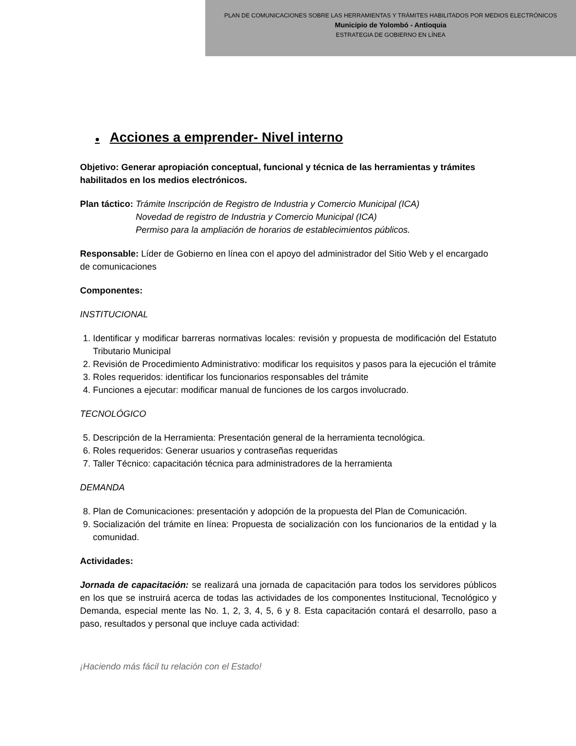PLAN DE COMUNICACIONES SOBRE LAS HERRAMIENTAS Y TRÁMITES HABILITADOS POR MEDIOS ELECTRÓNICOS
Municipio de Yolombó - Antioquia
ESTRATEGIA DE GOBIERNO EN LÍNEA
● Acciones a emprender- Nivel interno
Objetivo: Generar apropiación conceptual, funcional y técnica de las herramientas y trámites habilitados en los medios electrónicos.
Plan táctico: Trámite Inscripción de Registro de Industria y Comercio Municipal (ICA)
Novedad de registro de Industria y Comercio Municipal (ICA)
Permiso para la ampliación de horarios de establecimientos públicos.
Responsable: Líder de Gobierno en línea con el apoyo del administrador del Sitio Web y el encargado de comunicaciones
Componentes:
INSTITUCIONAL
1. Identificar y modificar barreras normativas locales: revisión y propuesta de modificación del Estatuto Tributario Municipal
2. Revisión de Procedimiento Administrativo: modificar los requisitos y pasos para la ejecución el trámite
3. Roles requeridos: identificar los funcionarios responsables del trámite
4. Funciones a ejecutar: modificar manual de funciones de los cargos involucrado.
TECNOLÓGICO
5. Descripción de la Herramienta: Presentación general de la herramienta tecnológica.
6. Roles requeridos: Generar usuarios y contraseñas requeridas
7. Taller Técnico: capacitación técnica para administradores de la herramienta
DEMANDA
8. Plan de Comunicaciones: presentación y adopción de la propuesta del Plan de Comunicación.
9. Socialización del trámite en línea: Propuesta de socialización con los funcionarios de la entidad y la comunidad.
Actividades:
Jornada de capacitación: se realizará una jornada de capacitación para todos los servidores públicos en los que se instruirá acerca de todas las actividades de los componentes Institucional, Tecnológico y Demanda, especial mente las No. 1, 2, 3, 4, 5, 6 y 8. Esta capacitación contará el desarrollo, paso a paso, resultados y personal que incluye cada actividad:
¡Haciendo más fácil tu relación con el Estado!